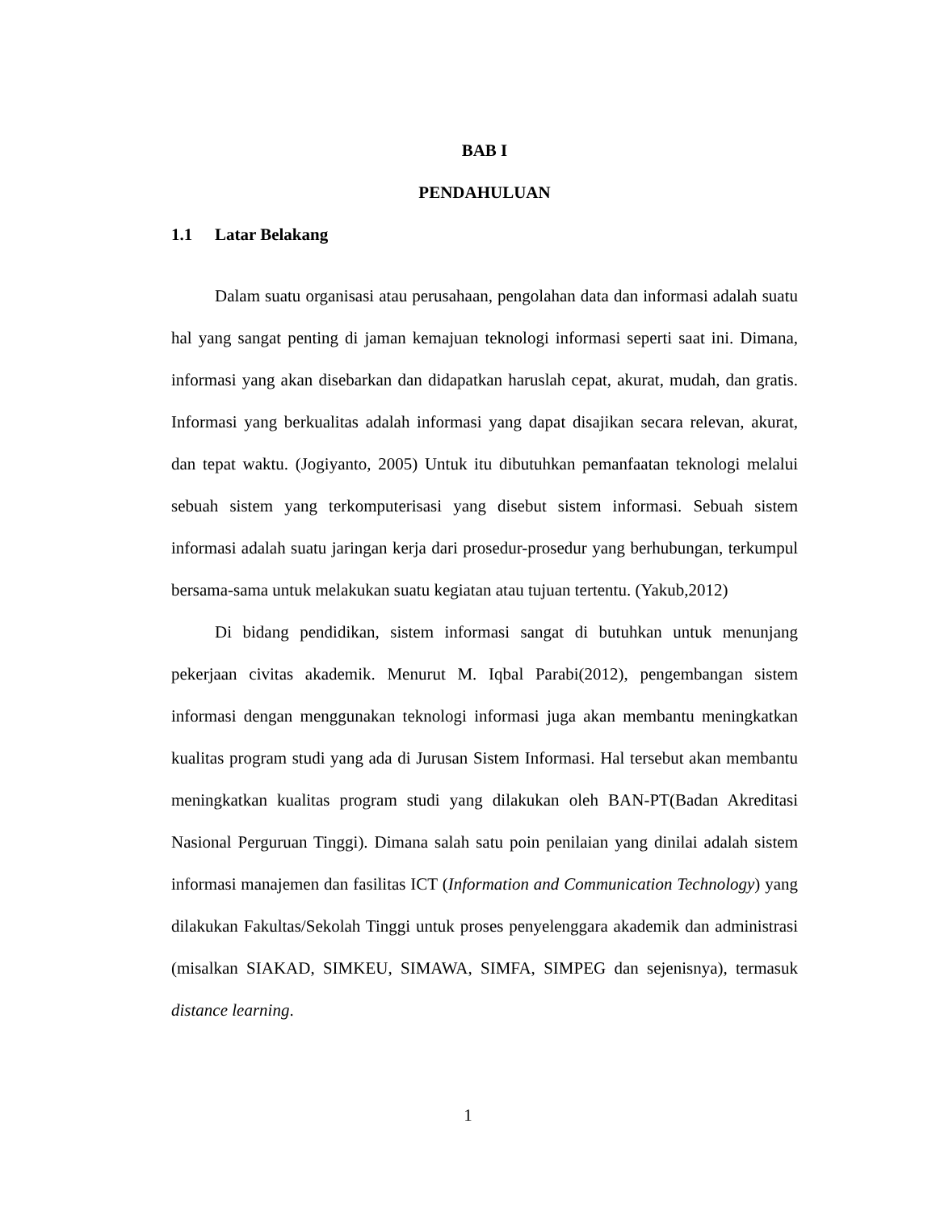BAB I
PENDAHULUAN
1.1 Latar Belakang
Dalam suatu organisasi atau perusahaan, pengolahan data dan informasi adalah suatu hal yang sangat penting di jaman kemajuan teknologi informasi seperti saat ini. Dimana, informasi yang akan disebarkan dan didapatkan haruslah cepat, akurat, mudah, dan gratis. Informasi yang berkualitas adalah informasi yang dapat disajikan secara relevan, akurat, dan tepat waktu. (Jogiyanto, 2005) Untuk itu dibutuhkan pemanfaatan teknologi melalui sebuah sistem yang terkomputerisasi yang disebut sistem informasi. Sebuah sistem informasi adalah suatu jaringan kerja dari prosedur-prosedur yang berhubungan, terkumpul bersama-sama untuk melakukan suatu kegiatan atau tujuan tertentu. (Yakub,2012)
Di bidang pendidikan, sistem informasi sangat di butuhkan untuk menunjang pekerjaan civitas akademik. Menurut M. Iqbal Parabi(2012), pengembangan sistem informasi dengan menggunakan teknologi informasi juga akan membantu meningkatkan kualitas program studi yang ada di Jurusan Sistem Informasi. Hal tersebut akan membantu meningkatkan kualitas program studi yang dilakukan oleh BAN-PT(Badan Akreditasi Nasional Perguruan Tinggi). Dimana salah satu poin penilaian yang dinilai adalah sistem informasi manajemen dan fasilitas ICT (Information and Communication Technology) yang dilakukan Fakultas/Sekolah Tinggi untuk proses penyelenggara akademik dan administrasi (misalkan SIAKAD, SIMKEU, SIMAWA, SIMFA, SIMPEG dan sejenisnya), termasuk distance learning.
1